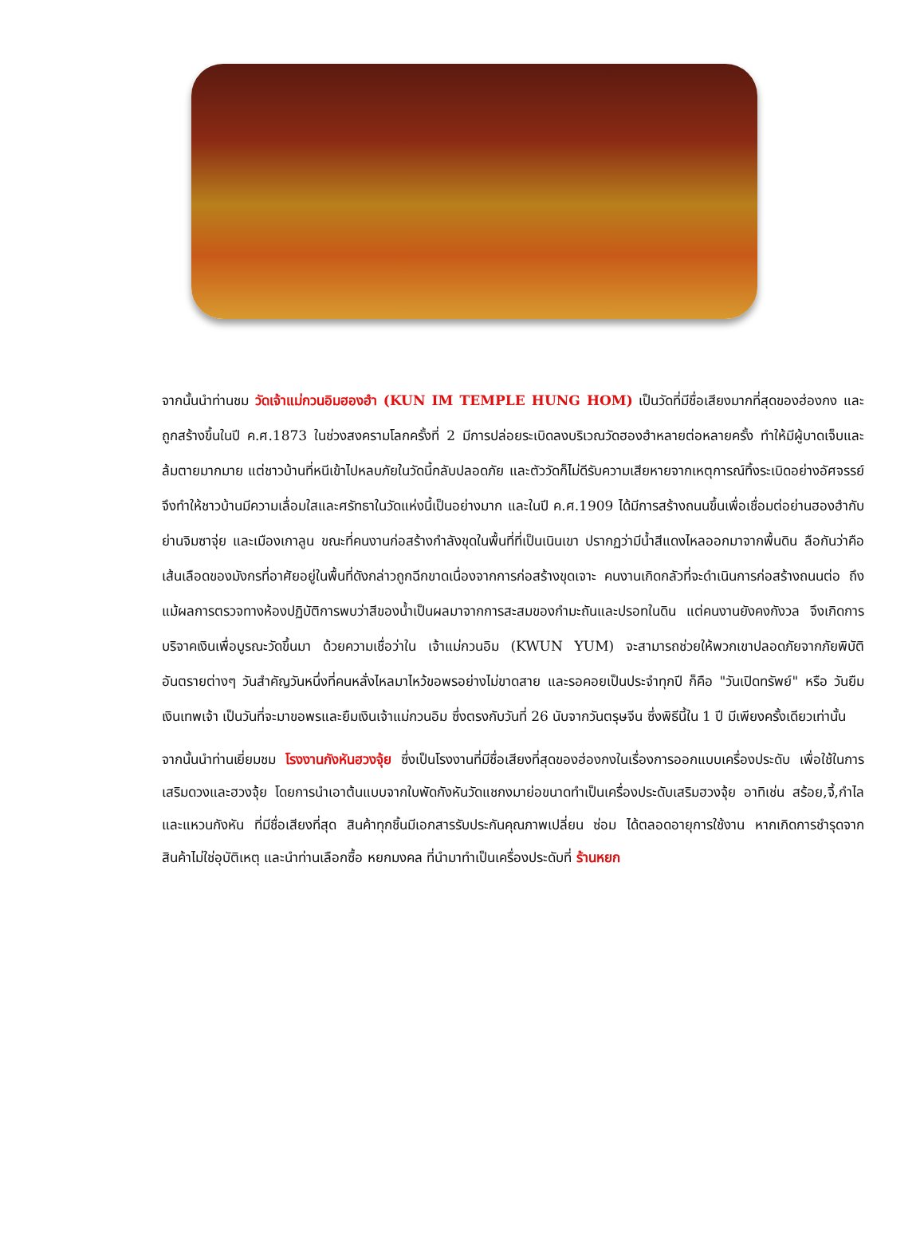จากนั้นนำท่านชม วัดเจ้าแม่กวนอิมฮองฮำ (KUN IM TEMPLE HUNG HOM) เป็นวัดที่มีชื่อเสียงมากที่สุดของฮ่องกง และถูกสร้างขึ้นในปี ค.ศ.1873 ในช่วงสงครามโลกครั้งที่ 2 มีการปล่อยระเบิดลงบริเวณวัดฮองฮำหลายต่อหลายครั้ง ทำให้มีผู้บาดเจ็บและล้มตายมากมาย แต่ชาวบ้านที่หนีเข้าไปหลบภัยในวัดนี้กลับปลอดภัย และตัววัดก็ไม่ดีรับความเสียหายจากเหตุการณ์ทิ้งระเบิดอย่างอัศจรรย์ จึงทำให้ชาวบ้านมีความเลื่อมใสและศรัทธาในวัดแห่งนี้เป็นอย่างมาก และในปี ค.ศ.1909 ได้มีการสร้างถนนขึ้นเพื่อเชื่อมต่อย่านฮองฮำกับย่านจิมซาจุ่ย และเมืองเกาลูน ขณะที่คนงานก่อสร้างกำลังขุดในพื้นที่ที่เป็นเนินเขา ปรากฏว่ามีน้ำสีแดงไหลออกมาจากพื้นดิน ลือกันว่าคือเส้นเลือดของมังกรที่อาศัยอยู่ในพื้นที่ดังกล่าวถูกฉีกขาดเนื่องจากการก่อสร้างขุดเจาะ คนงานเกิดกลัวที่จะดำเนินการก่อสร้างถนนต่อ ถึงแม้ผลการตรวจทางห้องปฏิบัติการพบว่าสีของน้ำเป็นผลมาจากการสะสมของกำมะถันและปรอทในดิน แต่คนงานยังคงกังวล จึงเกิดการบริจาคเงินเพื่อบูรณะวัดขึ้นมา ด้วยความเชื่อว่าใน เจ้าแม่กวนอิม (KWUN YUM) จะสามารถช่วยให้พวกเขาปลอดภัยจากภัยพิบัติ อันตรายต่างๆ วันสำคัญวันหนึ่งที่คนหลั่งไหลมาไหว้ขอพรอย่างไม่ขาดสาย และรอคอยเป็นประจำทุกปี ก็คือ "วันเปิดทรัพย์" หรือ วันยืมเงินเทพเจ้า เป็นวันที่จะมาขอพรและยืมเงินเจ้าแม่กวนอิม ซึ่งตรงกับวันที่ 26 นับจากวันตรุษจีน ซึ่งพิธีนี้ใน 1 ปี มีเพียงครั้งเดียวเท่านั้น
จากนั้นนำท่านเยี่ยมชม โรงงานกังหันฮวงจุ้ย ซึ่งเป็นโรงงานที่มีชื่อเสียงที่สุดของฮ่องกงในเรื่องการออกแบบเครื่องประดับ เพื่อใช้ในการเสริมดวงและฮวงจุ้ย โดยการนำเอาต้นแบบจากใบพัดกังหันวัดแชกงมาย่อขนาดทำเป็นเครื่องประดับเสริมฮวงจุ้ย อาทิเช่น สร้อย,จี้,กำไล และแหวนกังหัน ที่มีชื่อเสียงที่สุด สินค้าทุกชิ้นมีเอกสารรับประกันคุณภาพเปลี่ยน ซ่อม ได้ตลอดอายุการใช้งาน หากเกิดการชำรุดจากสินค้าไม่ใช่อุบัติเหตุ และนำท่านเลือกซื้อ หยกมงคล ที่นำมาทำเป็นเครื่องประดับที่ ร้านหยก